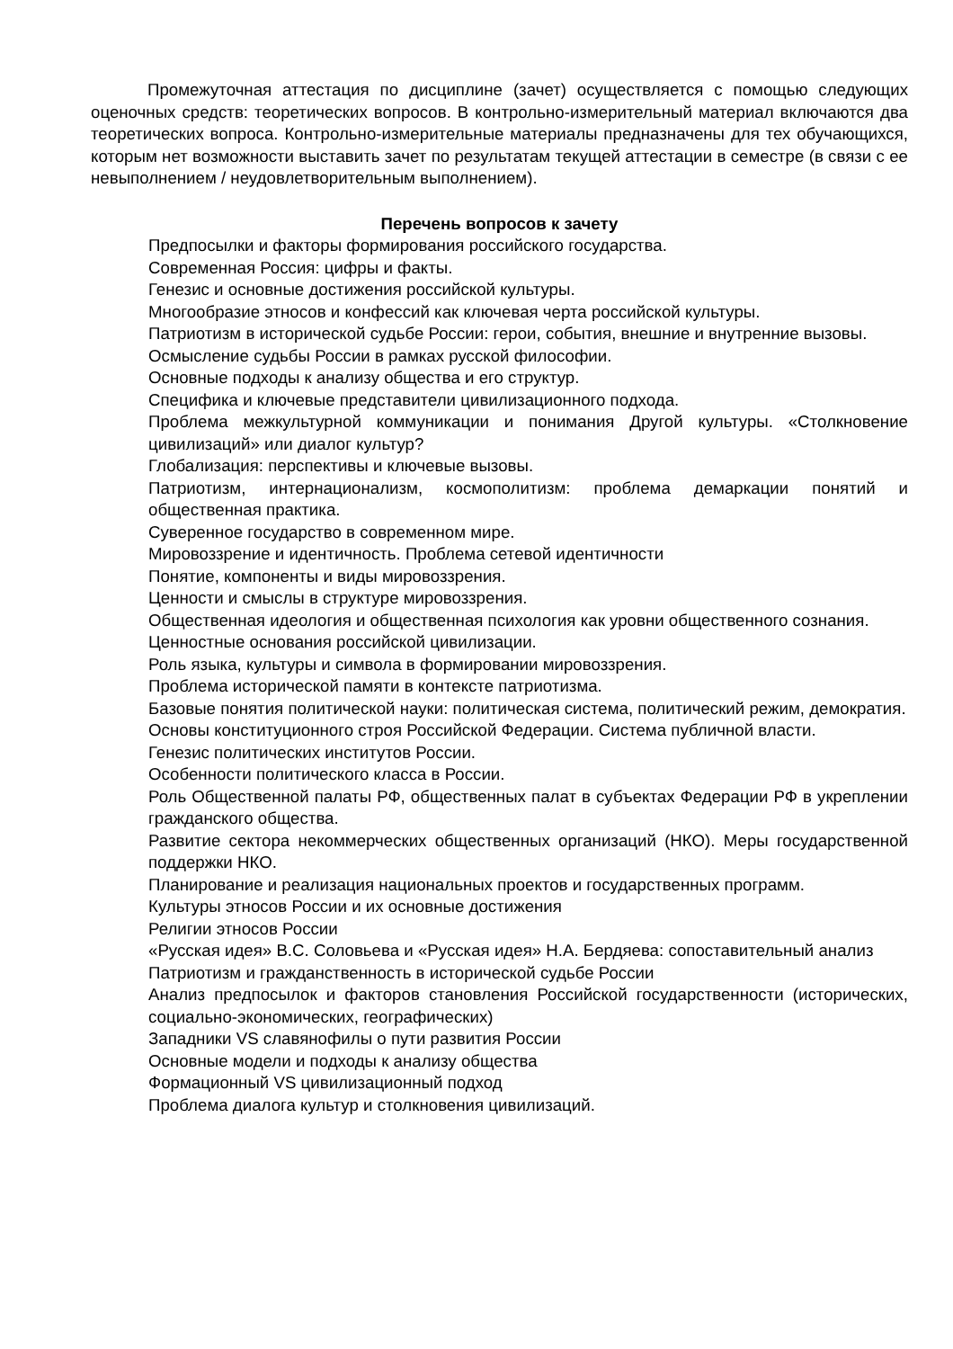Промежуточная аттестация по дисциплине (зачет) осуществляется с помощью следующих оценочных средств: теоретических вопросов. В контрольно-измерительный материал включаются два теоретических вопроса. Контрольно-измерительные материалы предназначены для тех обучающихся, которым нет возможности выставить зачет по результатам текущей аттестации в семестре (в связи с ее невыполнением / неудовлетворительным выполнением).
Перечень вопросов к зачету
Предпосылки и факторы формирования российского государства.
Современная Россия: цифры и факты.
Генезис и основные достижения российской культуры.
Многообразие этносов и конфессий как ключевая черта российской культуры.
Патриотизм в исторической судьбе России: герои, события, внешние и внутренние вызовы.
Осмысление судьбы России в рамках русской философии.
Основные подходы к анализу общества и его структур.
Специфика и ключевые представители цивилизационного подхода.
Проблема межкультурной коммуникации и понимания Другой культуры. «Столкновение цивилизаций» или диалог культур?
Глобализация: перспективы и ключевые вызовы.
Патриотизм, интернационализм, космополитизм: проблема демаркации понятий и общественная практика.
Суверенное государство в современном мире.
Мировоззрение и идентичность. Проблема сетевой идентичности
Понятие, компоненты и виды мировоззрения.
Ценности и смыслы в структуре мировоззрения.
Общественная идеология и общественная психология как уровни общественного сознания.
Ценностные основания российской цивилизации.
Роль языка, культуры и символа в формировании мировоззрения.
Проблема исторической памяти в контексте патриотизма.
Базовые понятия политической науки: политическая система, политический режим, демократия.
Основы конституционного строя Российской Федерации. Система публичной власти.
Генезис политических институтов России.
Особенности политического класса в России.
Роль Общественной палаты РФ, общественных палат в субъектах Федерации РФ в укреплении гражданского общества.
Развитие сектора некоммерческих общественных организаций (НКО). Меры государственной поддержки НКО.
Планирование и реализация национальных проектов и государственных программ.
Культуры этносов России и их основные достижения
Религии этносов России
«Русская идея» В.С. Соловьева и «Русская идея» Н.А. Бердяева: сопоставительный анализ
Патриотизм и гражданственность в исторической судьбе России
Анализ предпосылок и факторов становления Российской государственности (исторических, социально-экономических, географических)
Западники VS славянофилы о пути развития России
Основные модели и подходы к анализу общества
Формационный VS цивилизационный подход
Проблема диалога культур и столкновения цивилизаций.